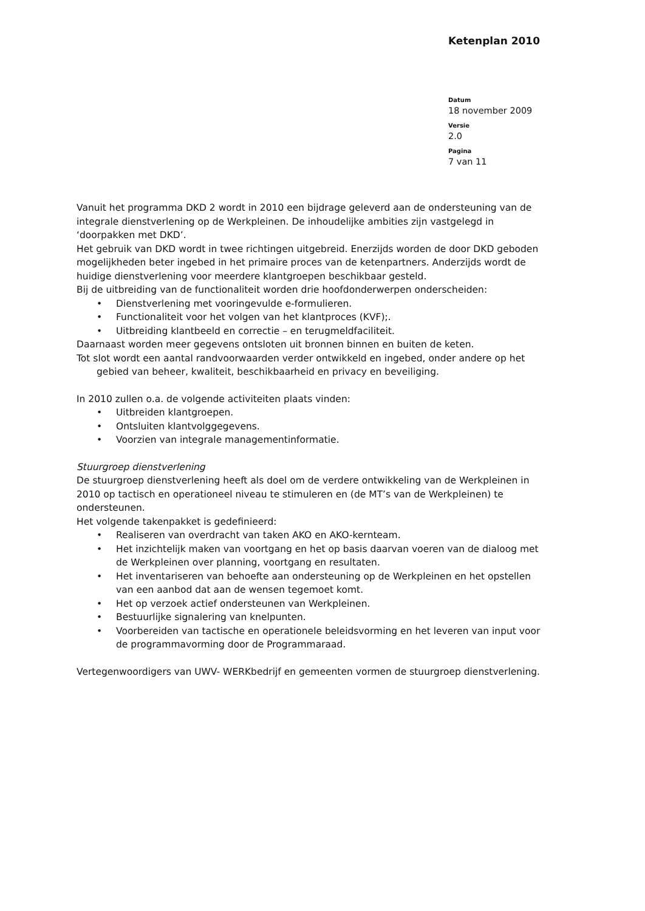Ketenplan 2010
Datum
18 november 2009
Versie
2.0
Pagina
7 van 11
Vanuit het programma DKD 2 wordt in 2010 een bijdrage geleverd aan de ondersteuning van de integrale dienstverlening op de Werkpleinen. De inhoudelijke ambities zijn vastgelegd in ‘doorpakken met DKD’.
Het gebruik van DKD wordt in twee richtingen uitgebreid. Enerzijds worden de door DKD geboden mogelijkheden beter ingebed in het primaire proces van de ketenpartners. Anderzijds wordt de huidige dienstverlening voor meerdere klantgroepen beschikbaar gesteld.
Bij de uitbreiding van de functionaliteit worden drie hoofdonderwerpen onderscheiden:
• Dienstverlening met vooringevulde e-formulieren.
• Functionaliteit voor het volgen van het klantproces (KVF);.
• Uitbreiding klantbeeld en correctie – en terugmeldfaciliteit.
Daarnaast worden meer gegevens ontsloten uit bronnen binnen en buiten de keten.
Tot slot wordt een aantal randvoorwaarden verder ontwikkeld en ingebed, onder andere op het gebied van beheer, kwaliteit, beschikbaarheid en privacy en beveiliging.
In 2010 zullen o.a. de volgende activiteiten plaats vinden:
• Uitbreiden klantgroepen.
• Ontsluiten klantvolggegevens.
• Voorzien van integrale managementinformatie.
Stuurgroep dienstverlening
De stuurgroep dienstverlening heeft als doel om de verdere ontwikkeling van de Werkpleinen in 2010 op tactisch en operationeel niveau te stimuleren en (de MT’s van de Werkpleinen) te ondersteunen.
Het volgende takenpakket is gedefinieerd:
• Realiseren van overdracht van taken AKO en AKO-kernteam.
• Het inzichtelijk maken van voortgang en het op basis daarvan voeren van de dialoog met de Werkpleinen over planning, voortgang en resultaten.
• Het inventariseren van behoefte aan ondersteuning op de Werkpleinen en het opstellen van een aanbod dat aan de wensen tegemoet komt.
• Het op verzoek actief ondersteunen van Werkpleinen.
• Bestuurlijke signalering van knelpunten.
• Voorbereiden van tactische en operationele beleidsvorming en het leveren van input voor de programmavorming door de Programmaraad.
Vertegenwoordigers van UWV- WERKbedrijf en gemeenten vormen de stuurgroep dienstverlening.